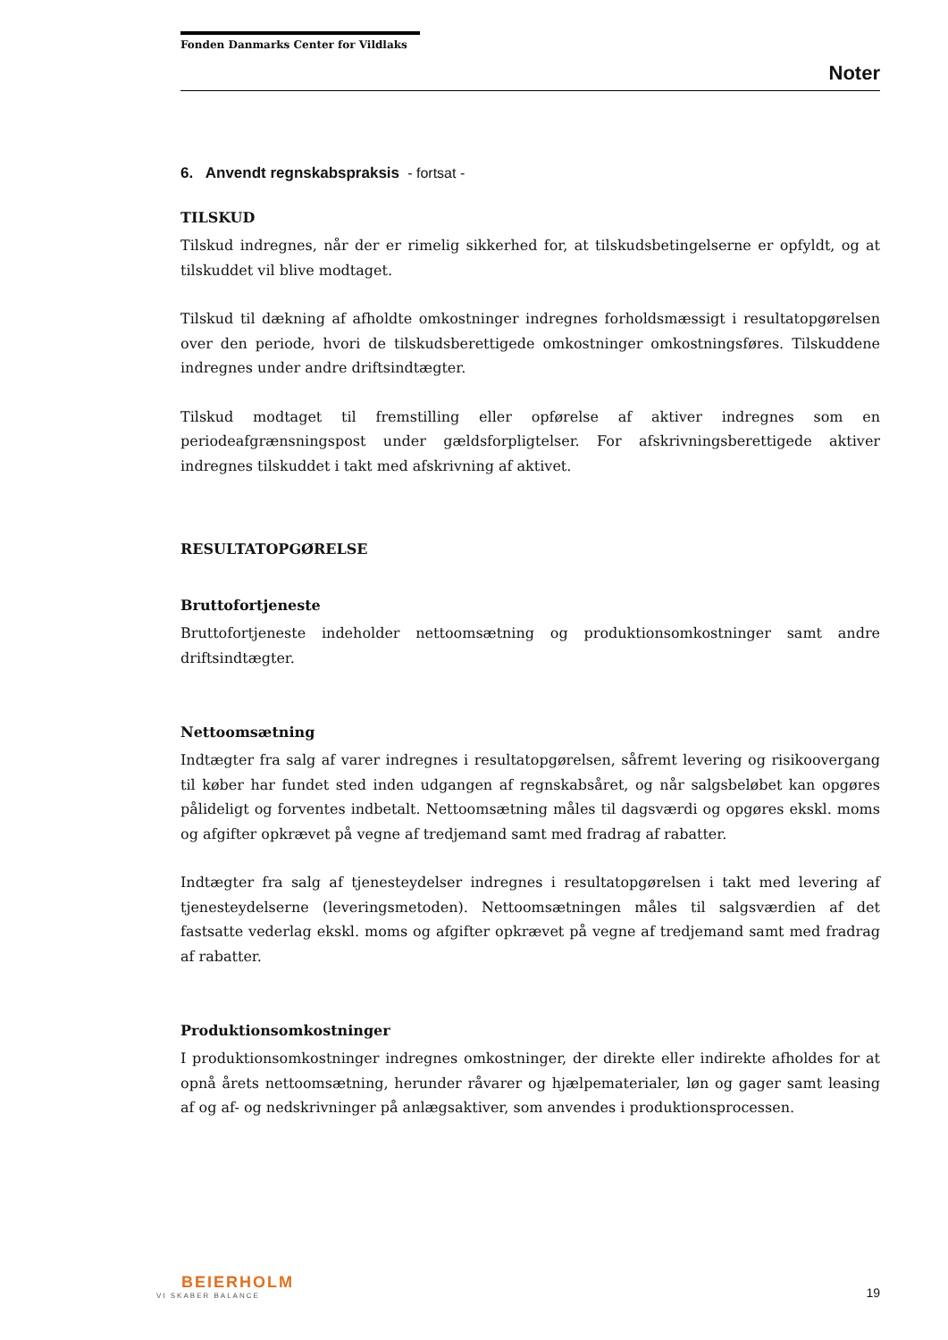Fonden Danmarks Center for Vildlaks
Noter
6. Anvendt regnskabspraksis - fortsat -
TILSKUD
Tilskud indregnes, når der er rimelig sikkerhed for, at tilskudsbetingelserne er opfyldt, og at tilskuddet vil blive modtaget.
Tilskud til dækning af afholdte omkostninger indregnes forholdsmæssigt i resultatopgørelsen over den periode, hvori de tilskudsberettigede omkostninger omkostningsføres. Tilskuddene indregnes under andre driftsindtægter.
Tilskud modtaget til fremstilling eller opførelse af aktiver indregnes som en periodeafgrænsningspost under gældsforpligtelser. For afskrivningsberettigede aktiver indregnes tilskuddet i takt med afskrivning af aktivet.
RESULTATOPGØRELSE
Bruttofortjeneste
Bruttofortjeneste indeholder nettoomsætning og produktionsomkostninger samt andre driftsindtægter.
Nettoomsætning
Indtægter fra salg af varer indregnes i resultatopgørelsen, såfremt levering og risikoovergang til køber har fundet sted inden udgangen af regnskabsåret, og når salgsbeløbet kan opgøres pålideligt og forventes indbetalt. Nettoomsætning måles til dagsværdi og opgøres ekskl. moms og afgifter opkrævet på vegne af tredjemand samt med fradrag af rabatter.
Indtægter fra salg af tjenesteydelser indregnes i resultatopgørelsen i takt med levering af tjenesteydelserne (leveringsmetoden). Nettoomsætningen måles til salgsværdien af det fastsatte vederlag ekskl. moms og afgifter opkrævet på vegne af tredjemand samt med fradrag af rabatter.
Produktionsomkostninger
I produktionsomkostninger indregnes omkostninger, der direkte eller indirekte afholdes for at opnå årets nettoomsætning, herunder råvarer og hjælpematerialer, løn og gager samt leasing af og af- og nedskrivninger på anlægsaktiver, som anvendes i produktionsprocessen.
BEIERHOLM
VI SKABER BALANCE
19